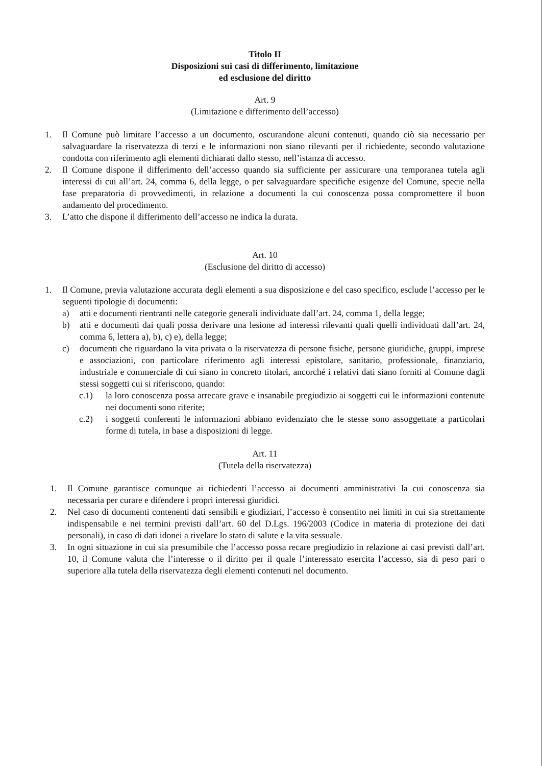Titolo II
Disposizioni sui casi di differimento, limitazione
ed esclusione del diritto
Art. 9
(Limitazione e differimento dell’accesso)
1. Il Comune può limitare l’accesso a un documento, oscurandone alcuni contenuti, quando ciò sia necessario per salvaguardare la riservatezza di terzi e le informazioni non siano rilevanti per il richiedente, secondo valutazione condotta con riferimento agli elementi dichiarati dallo stesso, nell’istanza di accesso.
2. Il Comune dispone il differimento dell’accesso quando sia sufficiente per assicurare una temporanea tutela agli interessi di cui all’art. 24, comma 6, della legge, o per salvaguardare specifiche esigenze del Comune, specie nella fase preparatoria di provvedimenti, in relazione a documenti la cui conoscenza possa compromettere il buon andamento del procedimento.
3. L’atto che dispone il differimento dell’accesso ne indica la durata.
Art. 10
(Esclusione del diritto di accesso)
1. Il Comune, previa valutazione accurata degli elementi a sua disposizione e del caso specifico, esclude l’accesso per le seguenti tipologie di documenti:
a) atti e documenti rientranti nelle categorie generali individuate dall’art. 24, comma 1, della legge;
b) atti e documenti dai quali possa derivare una lesione ad interessi rilevanti quali quelli individuati dall’art. 24, comma 6, lettera a), b), c) e), della legge;
c) documenti che riguardano la vita privata o la riservatezza di persone fisiche, persone giuridiche, gruppi, imprese e associazioni, con particolare riferimento agli interessi epistolare, sanitario, professionale, finanziario, industriale e commerciale di cui siano in concreto titolari, ancorché i relativi dati siano forniti al Comune dagli stessi soggetti cui si riferiscono, quando:
c.1) la loro conoscenza possa arrecare grave e insanabile pregiudizio ai soggetti cui le informazioni contenute nei documenti sono riferite;
c.2) i soggetti conferenti le informazioni abbiano evidenziato che le stesse sono assoggettate a particolari forme di tutela, in base a disposizioni di legge.
Art. 11
(Tutela della riservatezza)
1. Il Comune garantisce comunque ai richiedenti l’accesso ai documenti amministrativi la cui conoscenza sia necessaria per curare e difendere i propri interessi giuridici.
2. Nel caso di documenti contenenti dati sensibili e giudiziari, l’accesso è consentito nei limiti in cui sia strettamente indispensabile e nei termini previsti dall’art. 60 del D.Lgs. 196/2003 (Codice in materia di protezione dei dati personali), in caso di dati idonei a rivelare lo stato di salute e la vita sessuale.
3. In ogni situazione in cui sia presumibile che l’accesso possa recare pregiudizio in relazione ai casi previsti dall’art. 10, il Comune valuta che l’interesse o il diritto per il quale l’interessato esercita l’accesso, sia di peso pari o superiore alla tutela della riservatezza degli elementi contenuti nel documento.